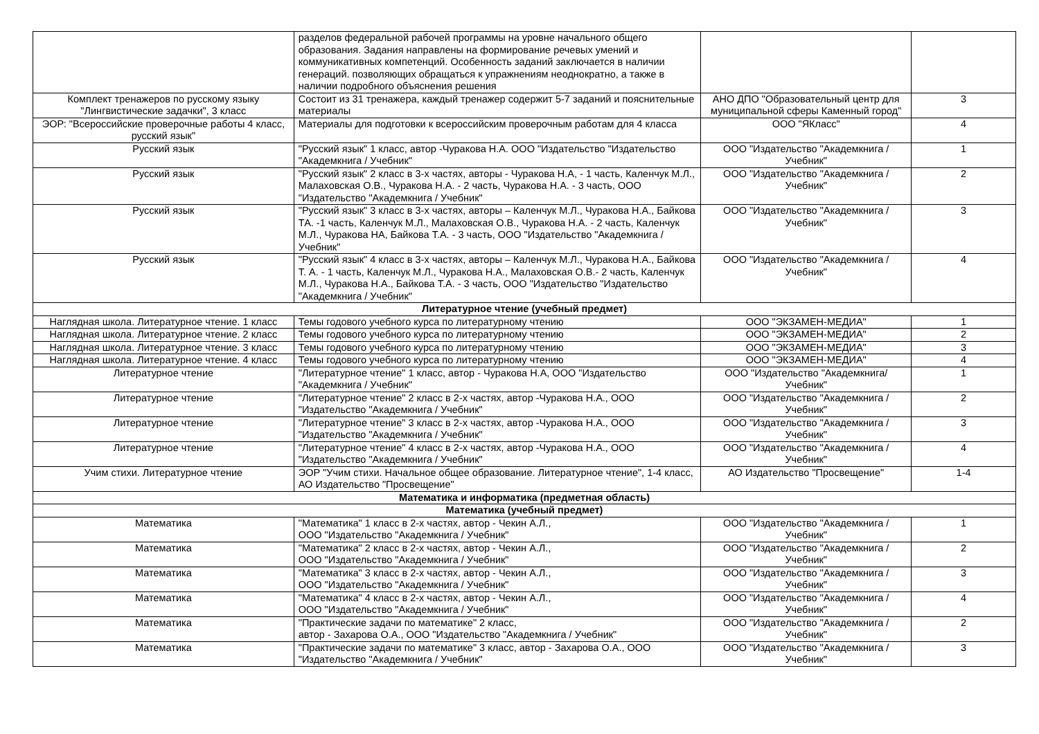| | разделов федеральной рабочей программы на уровне начального общего образования. Задания направлены на формирование речевых умений и коммуникативных компетенций. Особенность заданий заключается в наличии генераций. позволяющих обращаться к упражнениям неоднократно, а также в наличии подробного объяснения решения | | |
| Комплект тренажеров по русскому языку "Лингвистические задачки", 3 класс | Состоит из 31 тренажера, каждый тренажер содержит 5-7 заданий и пояснительные материалы | АНО ДПО "Образовательный центр для муниципальной сферы Каменный город" | 3 |
| ЭОР: "Всероссийские проверочные работы 4 класс, русский язык" | Материалы для подготовки к всероссийским проверочным работам для 4 класса | ООО "ЯКласс" | 4 |
| Русский язык | "Русский язык" 1 класс, автор -Чуракова Н.А. ООО "Издательство "Издательство "Академкнига / Учебник" | ООО "Издательство "Академкнига / Учебник" | 1 |
| Русский язык | "Русский язык" 2 класс в 3-х частях, авторы - Чуракова Н.А, - 1 часть, Каленчук М.Л., Малаховская О.В., Чуракова Н.А. - 2 часть, Чуракова Н.А. - 3 часть, ООО "Издательство "Академкнига / Учебник" | ООО "Издательство "Академкнига / Учебник" | 2 |
| Русский язык | "Русский язык" 3 класс в 3-х частях, авторы – Каленчук М.Л., Чуракова Н.А., Байкова ТА. -1 часть, Каленчук М.Л., Малаховская О.В., Чуракова Н.А. - 2 часть, Каленчук М.Л., Чуракова НА, Байкова Т.А. - 3 часть, ООО "Издательство "Академкнига / Учебник" | ООО "Издательство "Академкнига / Учебник" | 3 |
| Русский язык | "Русский язык" 4 класс в 3-х частях, авторы – Каленчук М.Л., Чуракова Н.А., Байкова Т. А. - 1 часть, Каленчук М.Л., Чуракова Н.А., Малаховская О.В.- 2 часть, Каленчук М.Л., Чуракова Н.А., Байкова Т.А. - 3 часть, ООО "Издательство "Издательство "Академкнига / Учебник" | ООО "Издательство "Академкнига / Учебник" | 4 |
| Литературное чтение (учебный предмет) | | | |
| Наглядная школа. Литературное чтение. 1 класс | Темы годового учебного курса по литературному чтению | ООО "ЭКЗАМЕН-МЕДИА" | 1 |
| Наглядная школа. Литературное чтение. 2 класс | Темы годового учебного курса по литературному чтению | ООО "ЭКЗАМЕН-МЕДИА" | 2 |
| Наглядная школа. Литературное чтение. 3 класс | Темы годового учебного курса по литературному чтению | ООО "ЭКЗАМЕН-МЕДИА" | 3 |
| Наглядная школа. Литературное чтение. 4 класс | Темы годового учебного курса по литературному чтению | ООО "ЭКЗАМЕН-МЕДИА" | 4 |
| Литературное чтение | "Литературное чтение" 1 класс, автор - Чуракова Н.А, ООО "Издательство "Академкнига / Учебник" | ООО "Издательство "Академкнига/Учебник" | 1 |
| Литературное чтение | "Литературное чтение" 2 класс в 2-х частях, автор -Чуракова Н.А., ООО "Издательство "Академкнига / Учебник" | ООО "Издательство "Академкнига / Учебник" | 2 |
| Литературное чтение | "Литературное чтение" 3 класс в 2-х частях, автор -Чуракова Н.А., ООО "Издательство "Академкнига / Учебник" | ООО "Издательство "Академкнига / Учебник" | 3 |
| Литературное чтение | "Литературное чтение" 4 класс в 2-х частях, автор -Чуракова Н.А., ООО "Издательство "Академкнига / Учебник" | ООО "Издательство "Академкнига / Учебник" | 4 |
| Учим стихи. Литературное чтение | ЭОР "Учим стихи. Начальное общее образование. Литературное чтение", 1-4 класс, АО Издательство "Просвещение" | АО Издательство "Просвещение" | 1-4 |
| Математика и информатика (предметная область) | | | |
| Математика (учебный предмет) | | | |
| Математика | "Математика" 1 класс в 2-х частях, автор - Чекин А.Л., ООО "Издательство "Академкнига / Учебник" | ООО "Издательство "Академкнига / Учебник" | 1 |
| Математика | "Математика" 2 класс в 2-х частях, автор - Чекин А.Л., ООО "Издательство "Академкнига / Учебник" | ООО "Издательство "Академкнига / Учебник" | 2 |
| Математика | "Математика" 3 класс в 2-х частях, автор - Чекин А.Л., ООО "Издательство "Академкнига / Учебник" | ООО "Издательство "Академкнига / Учебник" | 3 |
| Математика | "Математика" 4 класс в 2-х частях, автор - Чекин А.Л., ООО "Издательство "Академкнига / Учебник" | ООО "Издательство "Академкнига / Учебник" | 4 |
| Математика | "Практические задачи по математике" 2 класс, автор - Захарова О.А., ООО "Издательство "Академкнига / Учебник" | ООО "Издательство "Академкнига / Учебник" | 2 |
| Математика | "Практические задачи по математике" 3 класс, автор - Захарова О.А., ООО "Издательство "Академкнига / Учебник" | ООО "Издательство "Академкнига / Учебник" | 3 |